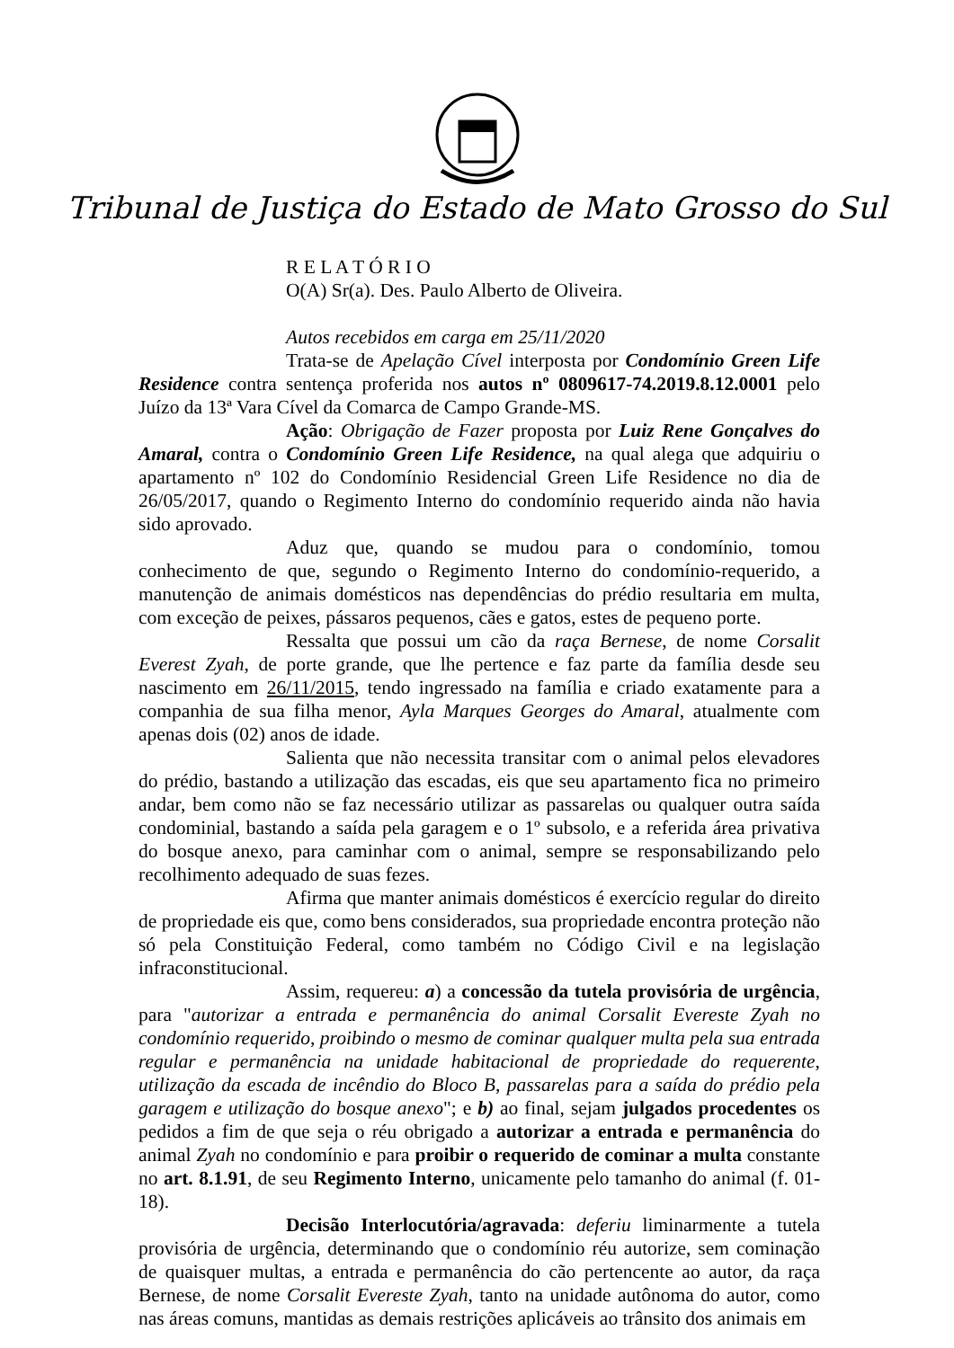Tribunal de Justiça do Estado de Mato Grosso do Sul
R E L A T Ó R I O
O(A) Sr(a). Des. Paulo Alberto de Oliveira.
Autos recebidos em carga em 25/11/2020
Trata-se de Apelação Cível interposta por Condomínio Green Life Residence contra sentença proferida nos autos nº 0809617-74.2019.8.12.0001 pelo Juízo da 13ª Vara Cível da Comarca de Campo Grande-MS.
Ação: Obrigação de Fazer proposta por Luiz Rene Gonçalves do Amaral, contra o Condomínio Green Life Residence, na qual alega que adquiriu o apartamento nº 102 do Condomínio Residencial Green Life Residence no dia de 26/05/2017, quando o Regimento Interno do condomínio requerido ainda não havia sido aprovado.
Aduz que, quando se mudou para o condomínio, tomou conhecimento de que, segundo o Regimento Interno do condomínio-requerido, a manutenção de animais domésticos nas dependências do prédio resultaria em multa, com exceção de peixes, pássaros pequenos, cães e gatos, estes de pequeno porte.
Ressalta que possui um cão da raça Bernese, de nome Corsalit Everest Zyah, de porte grande, que lhe pertence e faz parte da família desde seu nascimento em 26/11/2015, tendo ingressado na família e criado exatamente para a companhia de sua filha menor, Ayla Marques Georges do Amaral, atualmente com apenas dois (02) anos de idade.
Salienta que não necessita transitar com o animal pelos elevadores do prédio, bastando a utilização das escadas, eis que seu apartamento fica no primeiro andar, bem como não se faz necessário utilizar as passarelas ou qualquer outra saída condominial, bastando a saída pela garagem e o 1º subsolo, e a referida área privativa do bosque anexo, para caminhar com o animal, sempre se responsabilizando pelo recolhimento adequado de suas fezes.
Afirma que manter animais domésticos é exercício regular do direito de propriedade eis que, como bens considerados, sua propriedade encontra proteção não só pela Constituição Federal, como também no Código Civil e na legislação infraconstitucional.
Assim, requereu: a) a concessão da tutela provisória de urgência, para "autorizar a entrada e permanência do animal Corsalit Evereste Zyah no condomínio requerido, proibindo o mesmo de cominar qualquer multa pela sua entrada regular e permanência na unidade habitacional de propriedade do requerente, utilização da escada de incêndio do Bloco B, passarelas para a saída do prédio pela garagem e utilização do bosque anexo"; e b) ao final, sejam julgados procedentes os pedidos a fim de que seja o réu obrigado a autorizar a entrada e permanência do animal Zyah no condomínio e para proibir o requerido de cominar a multa constante no art. 8.1.91, de seu Regimento Interno, unicamente pelo tamanho do animal (f. 01-18).
Decisão Interlocutória/agravada: deferiu liminarmente a tutela provisória de urgência, determinando que o condomínio réu autorize, sem cominação de quaisquer multas, a entrada e permanência do cão pertencente ao autor, da raça Bernese, de nome Corsalit Evereste Zyah, tanto na unidade autônoma do autor, como nas áreas comuns, mantidas as demais restrições aplicáveis ao trânsito dos animais em